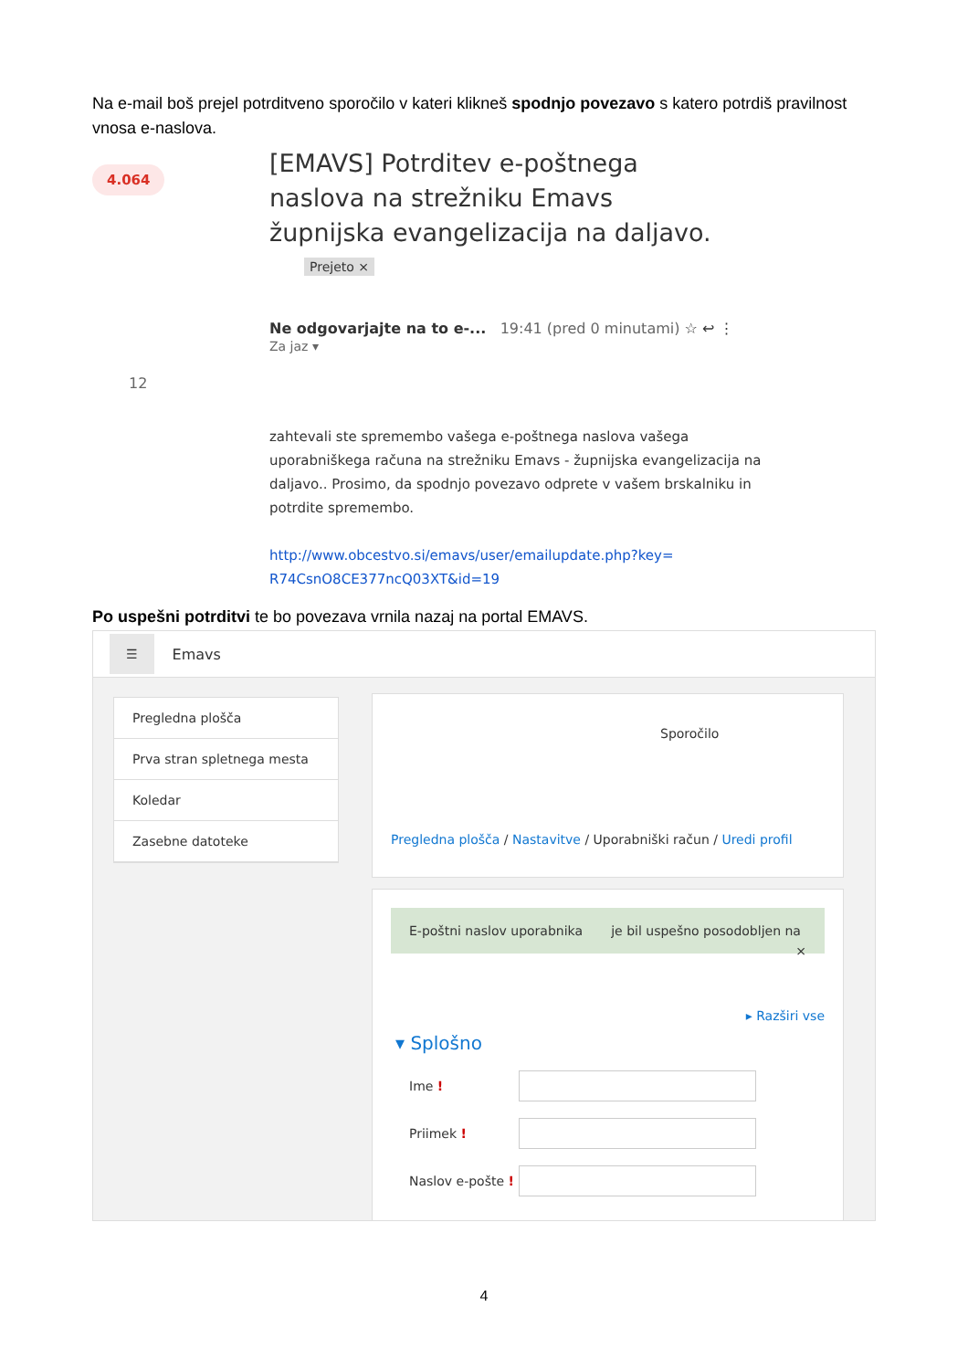Na e-mail boš prejel potrditveno sporočilo v kateri klikneš spodnjo povezavo s katero potrdiš pravilnost vnosa e-naslova.
4.064
[EMAVS] Potrditev e-poštnega naslova na strežniku Emavs župnijska evangelizacija na daljavo.
Prejeto ×
Ne odgovarjajte na to e-... 19:41 (pred 0 minutami) ☆ ↩ ⋮
Za jaz ▾
12
zahtevali ste spremembo vašega e-poštnega naslova vašega uporabniškega računa na strežniku Emavs - župnijska evangelizacija na daljavo.. Prosimo, da spodnjo povezavo odprete v vašem brskalniku in potrdite spremembo.
http://www.obcestvo.si/emavs/user/emailupdate.php?key= R74CsnO8CE377ncQ03XT&id=19
Po uspešni potrditvi te bo povezava vrnila nazaj na portal EMAVS.
☰ Emavs
Pregledna plošča
Prva stran spletnega mesta
Koledar
Zasebne datoteke
Sporočilo
Pregledna plošča / Nastavitve / Uporabniški račun / Uredi profil
E-poštni naslov uporabnika je bil uspešno posodobljen na ×
▸ Razširi vse
▾ Splošno
Ime !
Priimek !
Naslov e-pošte !
4